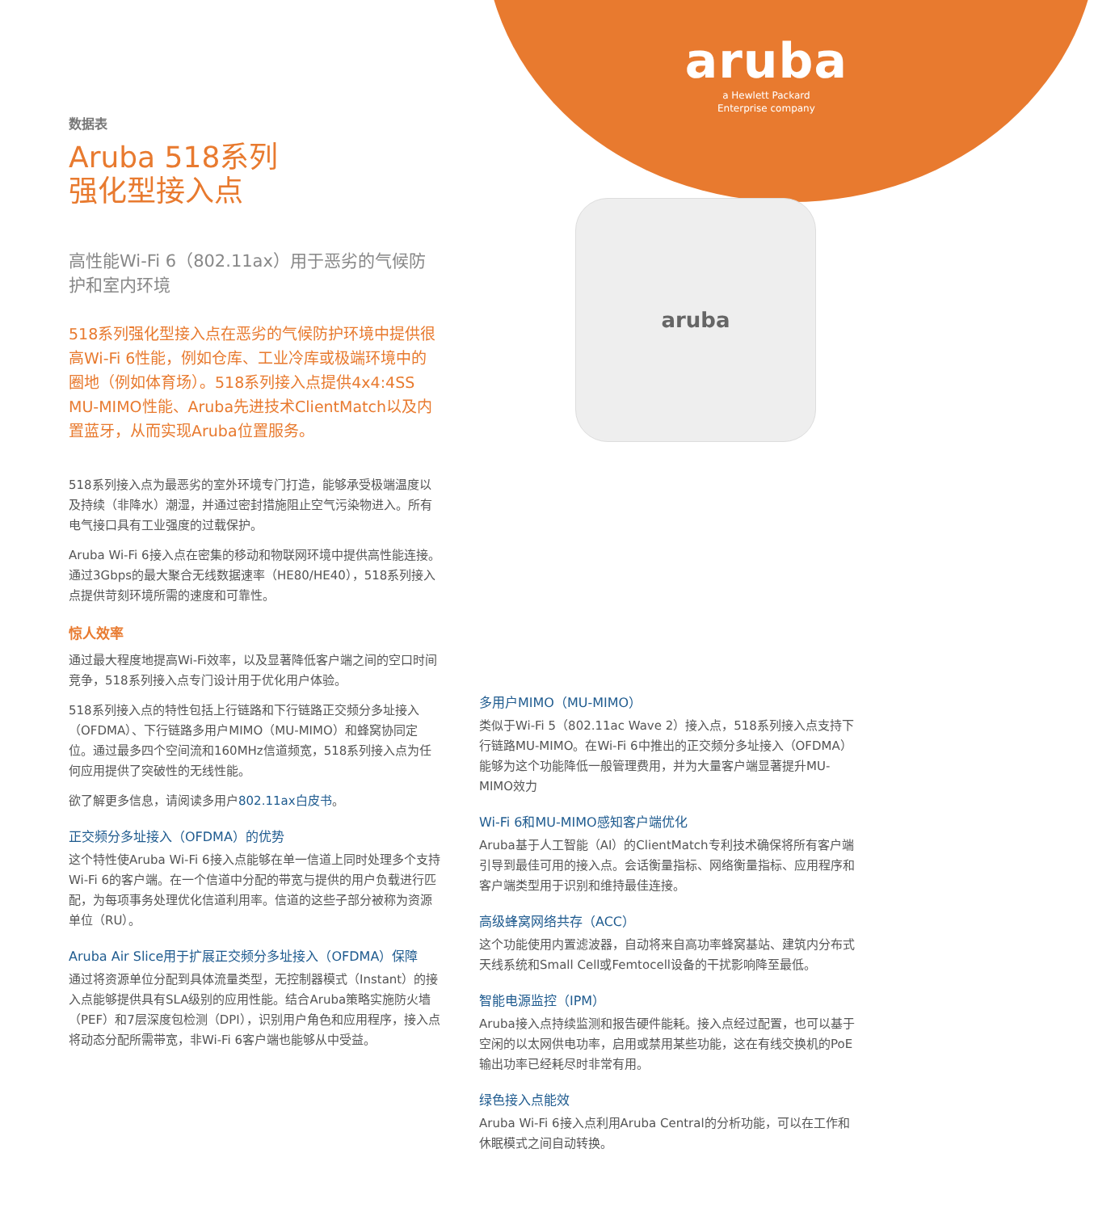aruba
a Hewlett Packard
Enterprise company
aruba
数据表
Aruba 518系列
强化型接入点
高性能Wi-Fi 6（802.11ax）用于恶劣的气候防护和室内环境
518系列强化型接入点在恶劣的气候防护环境中提供很高Wi-Fi 6性能，例如仓库、工业冷库或极端环境中的圈地（例如体育场）。518系列接入点提供4x4:4SS MU-MIMO性能、Aruba先进技术ClientMatch以及内置蓝牙，从而实现Aruba位置服务。
518系列接入点为最恶劣的室外环境专门打造，能够承受极端温度以及持续（非降水）潮湿，并通过密封措施阻止空气污染物进入。所有电气接口具有工业强度的过载保护。
Aruba Wi-Fi 6接入点在密集的移动和物联网环境中提供高性能连接。通过3Gbps的最大聚合无线数据速率（HE80/HE40），518系列接入点提供苛刻环境所需的速度和可靠性。
惊人效率
通过最大程度地提高Wi-Fi效率，以及显著降低客户端之间的空口时间竞争，518系列接入点专门设计用于优化用户体验。
518系列接入点的特性包括上行链路和下行链路正交频分多址接入（OFDMA）、下行链路多用户MIMO（MU-MIMO）和蜂窝协同定位。通过最多四个空间流和160MHz信道频宽，518系列接入点为任何应用提供了突破性的无线性能。
欲了解更多信息，请阅读多用户802.11ax白皮书。
正交频分多址接入（OFDMA）的优势
这个特性使Aruba Wi-Fi 6接入点能够在单一信道上同时处理多个支持Wi-Fi 6的客户端。在一个信道中分配的带宽与提供的用户负载进行匹配，为每项事务处理优化信道利用率。信道的这些子部分被称为资源单位（RU）。
Aruba Air Slice用于扩展正交频分多址接入（OFDMA）保障
通过将资源单位分配到具体流量类型，无控制器模式（Instant）的接入点能够提供具有SLA级别的应用性能。结合Aruba策略实施防火墙（PEF）和7层深度包检测（DPI），识别用户角色和应用程序，接入点将动态分配所需带宽，非Wi-Fi 6客户端也能够从中受益。
多用户MIMO（MU-MIMO）
类似于Wi-Fi 5（802.11ac Wave 2）接入点，518系列接入点支持下行链路MU-MIMO。在Wi-Fi 6中推出的正交频分多址接入（OFDMA）能够为这个功能降低一般管理费用，并为大量客户端显著提升MU-MIMO效力
Wi-Fi 6和MU-MIMO感知客户端优化
Aruba基于人工智能（AI）的ClientMatch专利技术确保将所有客户端引导到最佳可用的接入点。会话衡量指标、网络衡量指标、应用程序和客户端类型用于识别和维持最佳连接。
高级蜂窝网络共存（ACC）
这个功能使用内置滤波器，自动将来自高功率蜂窝基站、建筑内分布式天线系统和Small Cell或Femtocell设备的干扰影响降至最低。
智能电源监控（IPM）
Aruba接入点持续监测和报告硬件能耗。接入点经过配置，也可以基于空闲的以太网供电功率，启用或禁用某些功能，这在有线交换机的PoE输出功率已经耗尽时非常有用。
绿色接入点能效
Aruba Wi-Fi 6接入点利用Aruba Central的分析功能，可以在工作和休眠模式之间自动转换。